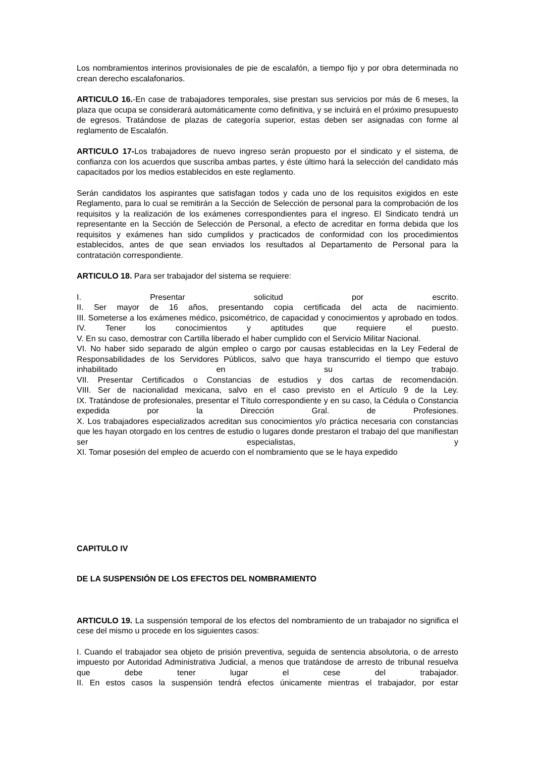Los nombramientos interinos provisionales de pie de escalafón, a tiempo fijo y por obra determinada no crean derecho escalafonarios.
ARTICULO 16.-En case de trabajadores temporales, sise prestan sus servicios por más de 6 meses, la plaza que ocupa se considerará automáticamente como definitiva, y se incluirá en el próximo presupuesto de egresos. Tratándose de plazas de categoría superior, estas deben ser asignadas con forme al reglamento de Escalafón.
ARTICULO 17-Los trabajadores de nuevo ingreso serán propuesto por el sindicato y el sistema, de confianza con los acuerdos que suscriba ambas partes, y éste último hará la selección del candidato más capacitados por los medios establecidos en este reglamento.
Serán candidatos los aspirantes que satisfagan todos y cada uno de los requisitos exigidos en este Reglamento, para lo cual se remitirán a la Sección de Selección de personal para la comprobación de los requisitos y la realización de los exámenes correspondientes para el ingreso. El Sindicato tendrá un representante en la Sección de Selección de Personal, a efecto de acreditar en forma debida que los requisitos y exámenes han sido cumplidos y practicados de conformidad con los procedimientos establecidos, antes de que sean enviados los resultados al Departamento de Personal para la contratación correspondiente.
ARTICULO 18. Para ser trabajador del sistema se requiere:
I. Presentar solicitud por escrito.
II. Ser mayor de 16 años, presentando copia certificada del acta de nacimiento.
III. Someterse a los exámenes médico, psicométrico, de capacidad y conocimientos y aprobado en todos.
IV. Tener los conocimientos y aptitudes que requiere el puesto.
V. En su caso, demostrar con Cartilla liberado el haber cumplido con el Servicio Militar Nacional.
VI. No haber sido separado de algún empleo o cargo por causas establecidas en la Ley Federal de Responsabilidades de los Servidores Públicos, salvo que haya transcurrido el tiempo que estuvo inhabilitado en su trabajo.
VII. Presentar Certificados o Constancias de estudios y dos cartas de recomendación.
VIII. Ser de nacionalidad mexicana, salvo en el caso previsto en el Artículo 9 de la Ley.
IX. Tratándose de profesionales, presentar el Título correspondiente y en su caso, la Cédula o Constancia expedida por la Dirección Gral. de Profesiones.
X. Los trabajadores especializados acreditan sus conocimientos y/o práctica necesaria con constancias que les hayan otorgado en los centres de estudio o lugares donde prestaron el trabajo del que manifiestan ser especialistas, y
XI. Tomar posesión del empleo de acuerdo con el nombramiento que se le haya expedido
CAPITULO IV
DE LA SUSPENSIÓN DE LOS EFECTOS DEL NOMBRAMIENTO
ARTICULO 19. La suspensión temporal de los efectos del nombramiento de un trabajador no significa el cese del mismo u procede en los siguientes casos:
I. Cuando el trabajador sea objeto de prisión preventiva, seguida de sentencia absolutoria, o de arresto impuesto por Autoridad Administrativa Judicial, a menos que tratándose de arresto de tribunal resuelva que debe tener lugar el cese del trabajador.
II. En estos casos la suspensión tendrá efectos únicamente mientras el trabajador, por estar